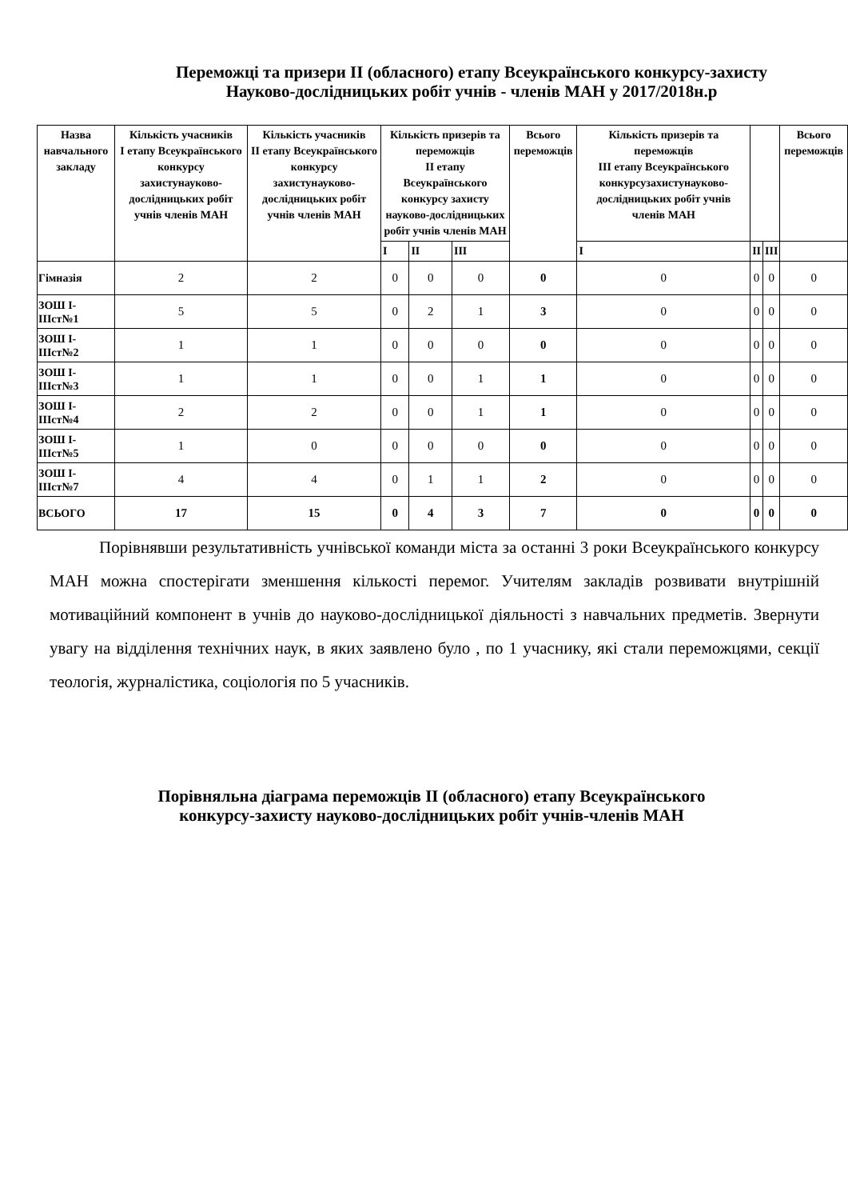Переможці та призери ІІ (обласного) етапу Всеукраїнського конкурсу-захисту
Науково-дослідницьких робіт учнів - членів МАН у 2017/2018н.р
| Назва навчального закладу | Кількість учасників І етапу Всеукраїнського конкурсу захистунауково-дослідницьких робіт учнів членів МАН | Кількість учасників ІІ етапу Всеукраїнського конкурсу захистунауково-дослідницьких робіт учнів членів МАН | Кількість призерів та переможців ІІ етапу Всеукраїнського конкурсу захисту науково-дослідницьких робіт учнів членів МАН | | | Всього переможців | Кількість призерів та переможців ІІІ етапу Всеукраїнського конкурсузахистунауково-дослідницьких робіт учнів членів МАН | | | Всього переможців |
| --- | --- | --- | --- | --- | --- | --- | --- | --- | --- | --- |
| | | | І | ІІ | ІІІ | | І | ІІ | ІІІ | |
| Гімназія | 2 | 2 | 0 | 0 | 0 | 0 | 0 | 0 | 0 | 0 |
| ЗОШ І-ІІІст№1 | 5 | 5 | 0 | 2 | 1 | 3 | 0 | 0 | 0 | 0 |
| ЗОШ І-ІІІст№2 | 1 | 1 | 0 | 0 | 0 | 0 | 0 | 0 | 0 | 0 |
| ЗОШ І-ІІІст№3 | 1 | 1 | 0 | 0 | 1 | 1 | 0 | 0 | 0 | 0 |
| ЗОШ І-ІІІст№4 | 2 | 2 | 0 | 0 | 1 | 1 | 0 | 0 | 0 | 0 |
| ЗОШ І-ІІІст№5 | 1 | 0 | 0 | 0 | 0 | 0 | 0 | 0 | 0 | 0 |
| ЗОШ І-ІІІст№7 | 4 | 4 | 0 | 1 | 1 | 2 | 0 | 0 | 0 | 0 |
| ВСЬОГО | 17 | 15 | 0 | 4 | 3 | 7 | 0 | 0 | 0 | 0 |
Порівнявши результативність учнівської команди міста за останні 3 роки Всеукраїнського конкурсу МАН можна спостерігати зменшення кількості перемог. Учителям закладів розвивати внутрішній мотиваційний компонент в учнів до науково-дослідницької діяльності з навчальних предметів. Звернути увагу на відділення технічних наук, в яких заявлено було , по 1 учаснику, які стали переможцями, секції теологія, журналістика, соціологія по 5 учасників.
Порівняльна діаграма переможців ІІ (обласного) етапу Всеукраїнського конкурсу-захисту науково-дослідницьких робіт учнів-членів МАН